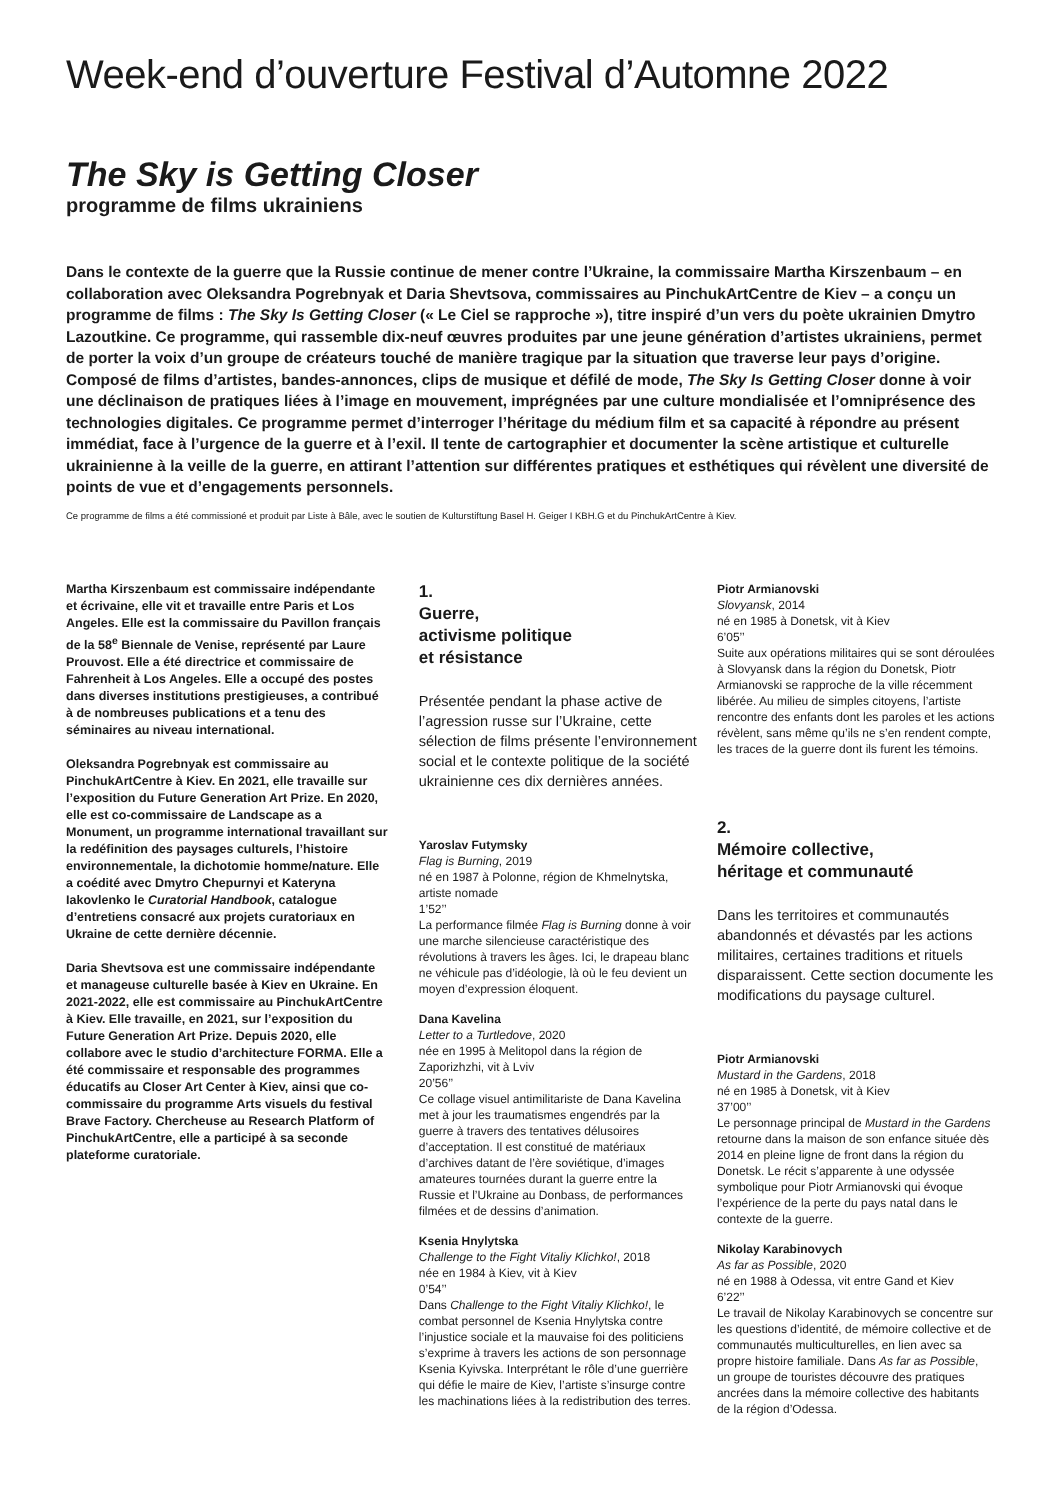Week-end d’ouverture Festival d’Automne 2022
The Sky is Getting Closer
programme de films ukrainiens
Dans le contexte de la guerre que la Russie continue de mener contre l’Ukraine, la commissaire Martha Kirszenbaum – en collaboration avec Oleksandra Pogrebnyak et Daria Shevtsova, commissaires au PinchukArtCentre de Kiev – a conçu un programme de films : The Sky Is Getting Closer (« Le Ciel se rapproche »), titre inspiré d’un vers du poète ukrainien Dmytro Lazoutkine. Ce programme, qui rassemble dix-neuf œuvres produites par une jeune génération d’artistes ukrainiens, permet de porter la voix d’un groupe de créateurs touché de manière tragique par la situation que traverse leur pays d’origine. Composé de films d’artistes, bandes-annonces, clips de musique et défilé de mode, The Sky Is Getting Closer donne à voir une déclinaison de pratiques liées à l’image en mouvement, imprégnées par une culture mondialisée et l’omniprésence des technologies digitales. Ce programme permet d’interroger l’héritage du médium film et sa capacité à répondre au présent immédiat, face à l’urgence de la guerre et à l’exil. Il tente de cartographier et documenter la scène artistique et culturelle ukrainienne à la veille de la guerre, en attirant l’attention sur différentes pratiques et esthétiques qui révèlent une diversité de points de vue et d’engagements personnels.
Ce programme de films a été commissioné et produit par Liste à Bâle, avec le soutien de Kulturstiftung Basel H. Geiger I KBH.G et du PinchukArtCentre à Kiev.
Martha Kirszenbaum est commissaire indépendante et écrivaine, elle vit et travaille entre Paris et Los Angeles. Elle est la commissaire du Pavillon français de la 58<sup>e</sup> Biennale de Venise, représenté par Laure Prouvost. Elle a été directrice et commissaire de Fahrenheit à Los Angeles. Elle a occupé des postes dans diverses institutions prestigieuses, a contribué à de nombreuses publications et a tenu des séminaires au niveau international.
Oleksandra Pogrebnyak est commissaire au PinchukArtCentre à Kiev. En 2021, elle travaille sur l’exposition du Future Generation Art Prize. En 2020, elle est co-commissaire de Landscape as a Monument, un programme international travaillant sur la redéfinition des paysages culturels, l’histoire environnementale, la dichotomie homme/nature. Elle a coédité avec Dmytro Chepurnyi et Kateryna Iakovlenko le Curatorial Handbook, catalogue d’entretiens consacré aux projets curatoriaux en Ukraine de cette dernière décennie.
Daria Shevtsova est une commissaire indépendante et manageuse culturelle basée à Kiev en Ukraine. En 2021-2022, elle est commissaire au PinchukArtCentre à Kiev. Elle travaille, en 2021, sur l’exposition du Future Generation Art Prize. Depuis 2020, elle collabore avec le studio d’architecture FORMA. Elle a été commissaire et responsable des programmes éducatifs au Closer Art Center à Kiev, ainsi que co-commissaire du programme Arts visuels du festival Brave Factory. Chercheuse au Research Platform of PinchukArtCentre, elle a participé à sa seconde plateforme curatoriale.
1.
Guerre,
activisme politique
et résistance
Présentée pendant la phase active de l’agression russe sur l’Ukraine, cette sélection de films présente l’environnement social et le contexte politique de la société ukrainienne ces dix dernières années.
Yaroslav Futymsky
Flag is Burning, 2019
né en 1987 à Polonne, région de Khmelnytska, artiste nomade
1’52’’
La performance filmée Flag is Burning donne à voir une marche silencieuse caractéristique des révolutions à travers les âges. Ici, le drapeau blanc ne véhicule pas d’idéologie, là où le feu devient un moyen d’expression éloquent.
Dana Kavelina
Letter to a Turtledove, 2020
née en 1995 à Melitopol dans la région de Zaporizhzhi, vit à Lviv
20’56’’
Ce collage visuel antimilitariste de Dana Kavelina met à jour les traumatismes engendrés par la guerre à travers des tentatives délusoires d’acceptation. Il est constitué de matériaux d’archives datant de l’ère soviétique, d’images amateures tournées durant la guerre entre la Russie et l’Ukraine au Donbass, de performances filmées et de dessins d’animation.
Ksenia Hnylytska
Challenge to the Fight Vitaliy Klichko!, 2018
née en 1984 à Kiev, vit à Kiev
0’54’’
Dans Challenge to the Fight Vitaliy Klichko!, le combat personnel de Ksenia Hnylytska contre l’injustice sociale et la mauvaise foi des politiciens s’exprime à travers les actions de son personnage Ksenia Kyivska. Interprétant le rôle d’une guerrière qui défie le maire de Kiev, l’artiste s’insurge contre les machinations liées à la redistribution des terres.
Piotr Armianovski
Slovyansk, 2014
né en 1985 à Donetsk, vit à Kiev
6’05’’
Suite aux opérations militaires qui se sont déroulées à Slovyansk dans la région du Donetsk, Piotr Armianovski se rapproche de la ville récemment libérée. Au milieu de simples citoyens, l’artiste rencontre des enfants dont les paroles et les actions révèlent, sans même qu’ils ne s’en rendent compte, les traces de la guerre dont ils furent les témoins.
2.
Mémoire collective,
héritage et communauté
Dans les territoires et communautés abandonnés et dévastés par les actions militaires, certaines traditions et rituels disparaissent. Cette section documente les modifications du paysage culturel.
Piotr Armianovski
Mustard in the Gardens, 2018
né en 1985 à Donetsk, vit à Kiev
37’00’’
Le personnage principal de Mustard in the Gardens retourne dans la maison de son enfance située dès 2014 en pleine ligne de front dans la région du Donetsk. Le récit s’apparente à une odyssée symbolique pour Piotr Armianovski qui évoque l’expérience de la perte du pays natal dans le contexte de la guerre.
Nikolay Karabinovych
As far as Possible, 2020
né en 1988 à Odessa, vit entre Gand et Kiev
6’22’’
Le travail de Nikolay Karabinovych se concentre sur les questions d’identité, de mémoire collective et de communautés multiculturelles, en lien avec sa propre histoire familiale. Dans As far as Possible, un groupe de touristes découvre des pratiques ancrées dans la mémoire collective des habitants de la région d’Odessa.